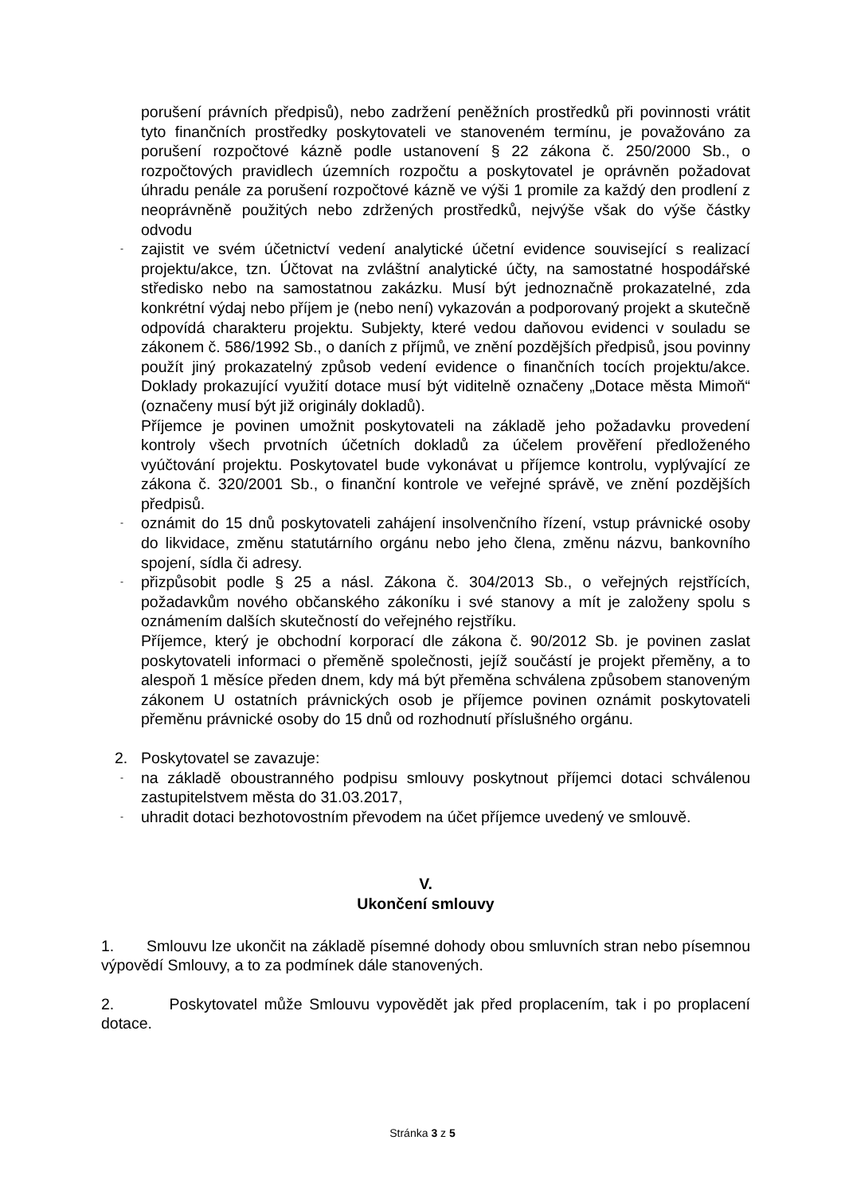porušení právních předpisů), nebo zadržení peněžních prostředků při povinnosti vrátit tyto finančních prostředky poskytovateli ve stanoveném termínu, je považováno za porušení rozpočtové kázně podle ustanovení § 22 zákona č. 250/2000 Sb., o rozpočtových pravidlech územních rozpočtu a poskytovatel je oprávněn požadovat úhradu penále za porušení rozpočtové kázně ve výši 1 promile za každý den prodlení z neoprávněně použitých nebo zdržených prostředků, nejvýše však do výše částky odvodu
-
zajistit ve svém účetnictví vedení analytické účetní evidence související s realizací projektu/akce, tzn. Účtovat na zvláštní analytické účty, na samostatné hospodářské středisko nebo na samostatnou zakázku. Musí být jednoznačně prokazatelné, zda konkrétní výdaj nebo příjem je (nebo není) vykazován a podporovaný projekt a skutečně odpovídá charakteru projektu. Subjekty, které vedou daňovou evidenci v souladu se zákonem č. 586/1992 Sb., o daních z příjmů, ve znění pozdějších předpisů, jsou povinny použít jiný prokazatelný způsob vedení evidence o finančních tocích projektu/akce. Doklady prokazující využití dotace musí být viditelně označeny „Dotace města Mimoň“ (označeny musí být již originály dokladů).
Příjemce je povinen umožnit poskytovateli na základě jeho požadavku provedení kontroly všech prvotních účetních dokladů za účelem prověření předloženého vyúčtování projektu. Poskytovatel bude vykonávat u příjemce kontrolu, vyplývající ze zákona č. 320/2001 Sb., o finanční kontrole ve veřejné správě, ve znění pozdějších předpisů.
-
oznámit do 15 dnů poskytovateli zahájení insolvenčního řízení, vstup právnické osoby do likvidace, změnu statutárního orgánu nebo jeho člena, změnu názvu, bankovního spojení, sídla či adresy.
-
přizpůsobit podle § 25 a násl. Zákona č. 304/2013 Sb., o veřejných rejstřících, požadavkům nového občanského zákoníku i své stanovy a mít je založeny spolu s oznámením dalších skutečností do veřejného rejstříku.
Příjemce, který je obchodní korporací dle zákona č. 90/2012 Sb. je povinen zaslat poskytovateli informaci o přeměně společnosti, jejíž součástí je projekt přeměny, a to alespoň 1 měsíce předen dnem, kdy má být přeměna schválena způsobem stanoveným zákonem U ostatních právnických osob je příjemce povinen oznámit poskytovateli přeměnu právnické osoby do 15 dnů od rozhodnutí příslušného orgánu.
2. Poskytovatel se zavazuje:
-
na základě oboustranného podpisu smlouvy poskytnout příjemci dotaci schválenou zastupitelstvem města do 31.03.2017,
-
uhradit dotaci bezhotovostním převodem na účet příjemce uvedený ve smlouvě.
V.
Ukončení smlouvy
1. Smlouvu lze ukončit na základě písemné dohody obou smluvních stran nebo písemnou výpovědí Smlouvy, a to za podmínek dále stanovených.
2. Poskytovatel může Smlouvu vypovědět jak před proplacením, tak i po proplacení dotace.
Stránka 3 z 5